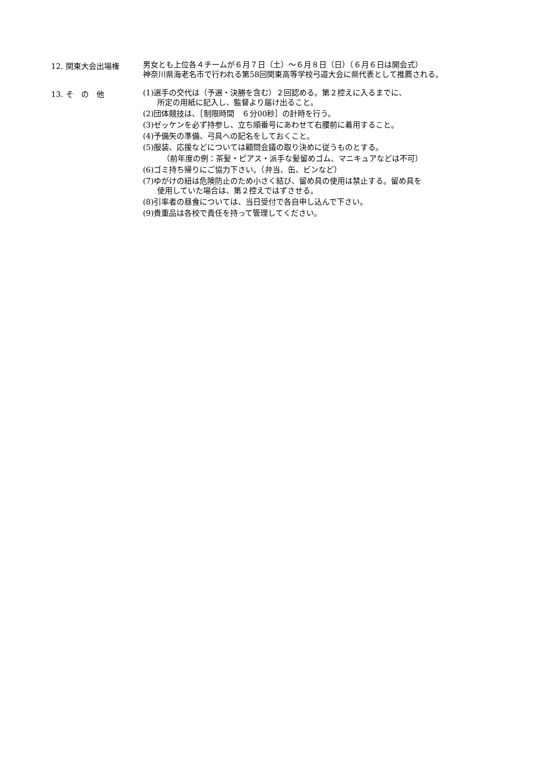12. 関東大会出場権
男女とも上位各４チームが６月７日（土）～６月８日（日）（６月６日は開会式）
神奈川県海老名市で行われる第58回関東高等学校弓道大会に県代表として推薦される。
13. そ　の　他
(1)選手の交代は（予選・決勝を含む）２回認める。第２控えに入るまでに、
所定の用紙に記入し、監督より届け出ること。
(2)団体競技は、［制限時間　６分00秒］の計時を行う。
(3)ゼッケンを必ず持参し、立ち順番号にあわせて右腰前に着用すること。
(4)予備矢の準備、弓具への記名をしておくこと。
(5)服装、応援などについては顧問会議の取り決めに従うものとする。
（前年度の例：茶髪・ピアス・派手な髪留めゴム、マニキュアなどは不可）
(6)ゴミ持ち帰りにご協力下さい。（弁当、缶、ビンなど）
(7)ゆがけの紐は危険防止のため小さく結び、留め具の使用は禁止する。留め具を
使用していた場合は、第２控えではずさせる。
(8)引率者の昼食については、当日受付で各自申し込んで下さい。
(9)貴重品は各校で責任を持って管理してください。